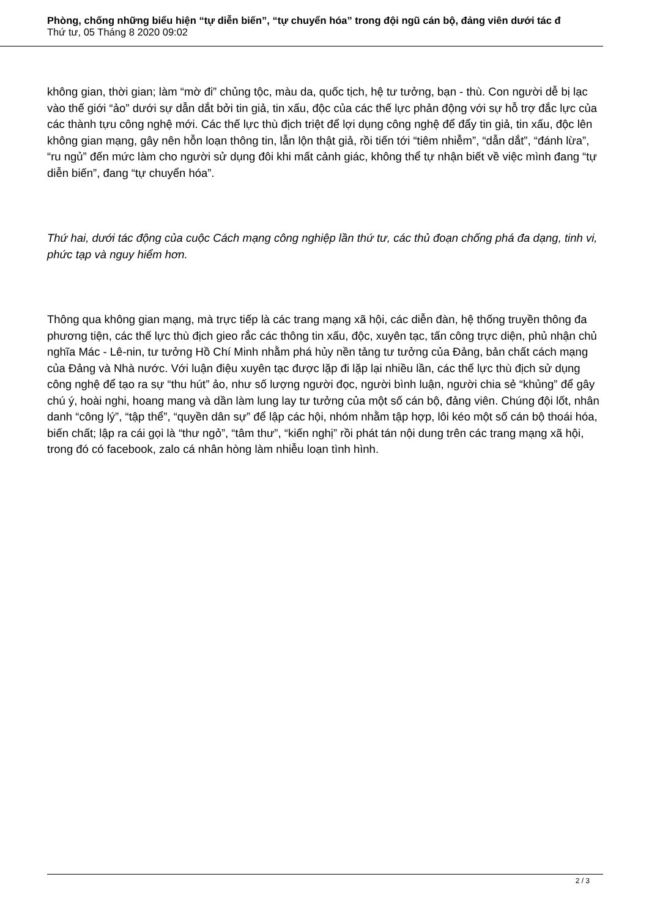Phòng, chống những biểu hiện “tự diễn biến”, “tự chuyển hóa” trong đội ngũ cán bộ, đảng viên dưới tác đ
Thứ tư, 05 Tháng 8 2020 09:02
không gian, thời gian; làm “mờ đi” chủng tộc, màu da, quốc tịch, hệ tư tưởng, bạn - thù. Con người dễ bị lạc vào thế giới “ảo” dưới sự dẫn dắt bởi tin giả, tin xấu, độc của các thế lực phản động với sự hỗ trợ đắc lực của các thành tựu công nghệ mới. Các thế lực thù địch triệt để lợi dụng công nghệ để đẩy tin giả, tin xấu, độc lên không gian mạng, gây nên hỗn loạn thông tin, lẫn lộn thật giả, rồi tiến tới “tiêm nhiễm”, “dẫn dắt”, “đánh lừa”, “ru ngủ” đến mức làm cho người sử dụng đôi khi mất cảnh giác, không thể tự nhận biết về việc mình đang “tự diễn biến”, đang “tự chuyển hóa”.
Thứ hai, dưới tác động của cuộc Cách mạng công nghiệp lần thứ tư, các thủ đoạn chống phá đa dạng, tinh vi, phức tạp và nguy hiểm hơn.
Thông qua không gian mạng, mà trực tiếp là các trang mạng xã hội, các diễn đàn, hệ thống truyền thông đa phương tiện, các thế lực thù địch gieo rắc các thông tin xấu, độc, xuyên tạc, tấn công trực diện, phủ nhận chủ nghĩa Mác - Lê-nin, tư tưởng Hồ Chí Minh nhằm phá hủy nền tảng tư tưởng của Đảng, bản chất cách mạng của Đảng và Nhà nước. Với luận điệu xuyên tạc được lặp đi lặp lại nhiều lần, các thế lực thù địch sử dụng công nghệ để tạo ra sự “thu hút” ảo, như số lượng người đọc, người bình luận, người chia sẻ “khủng” để gây chú ý, hoài nghi, hoang mang và dần làm lung lay tư tưởng của một số cán bộ, đảng viên. Chúng đội lốt, nhân danh “công lý”, “tập thể”, “quyền dân sự” để lập các hội, nhóm nhằm tập hợp, lôi kéo một số cán bộ thoái hóa, biến chất; lập ra cái gọi là “thư ngỏ”, “tâm thư”, “kiến nghị” rồi phát tán nội dung trên các trang mạng xã hội, trong đó có facebook, zalo cá nhân hòng làm nhiễu loạn tình hình.
2 / 3